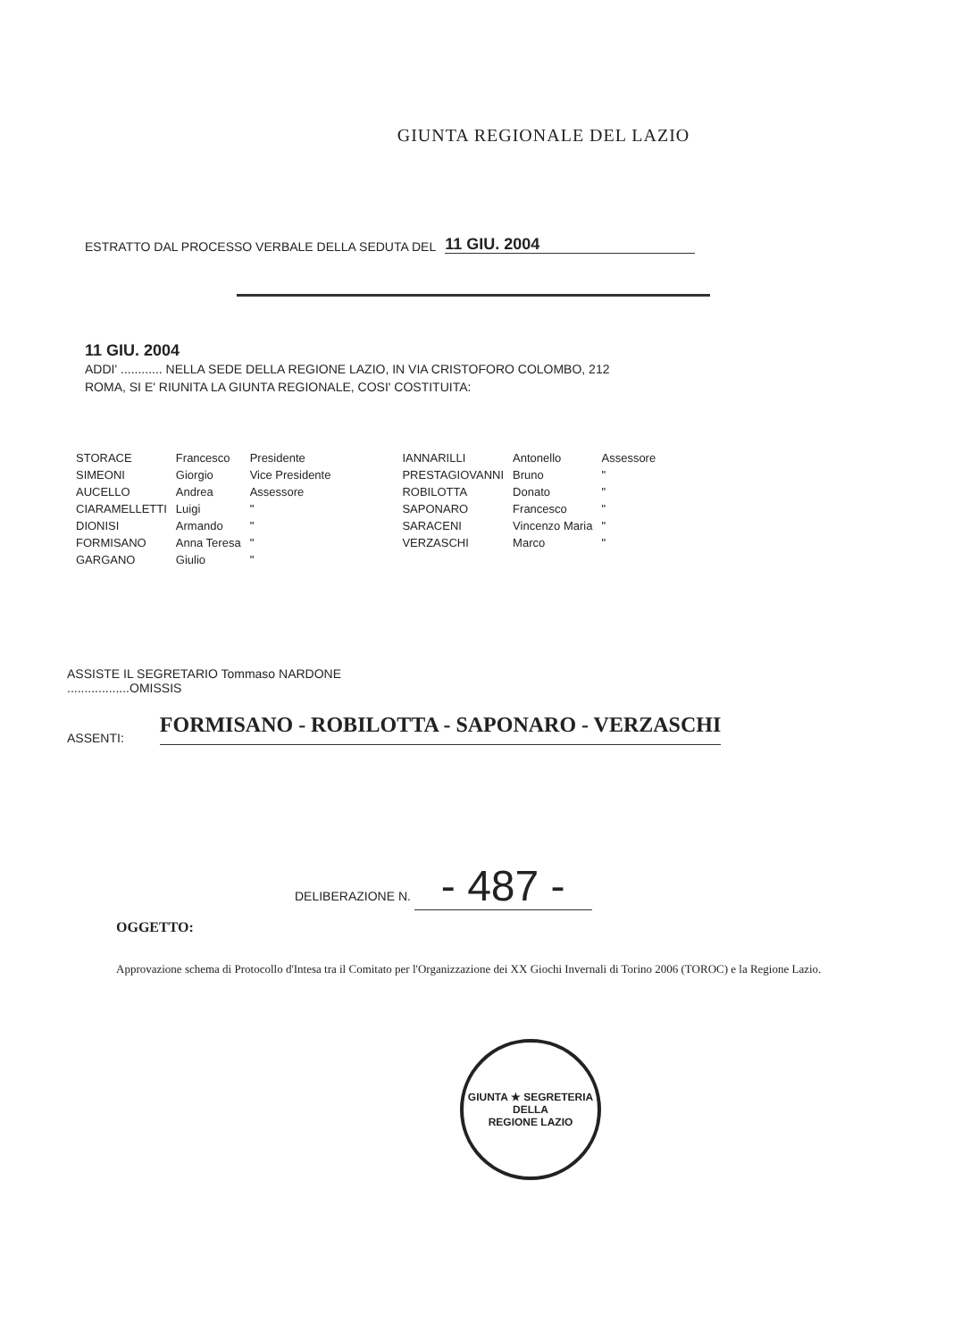GIUNTA REGIONALE DEL LAZIO
ESTRATTO DAL PROCESSO VERBALE DELLA SEDUTA DEL
11 GIU. 2004
11 GIU. 2004
ADDI' ............ NELLA SEDE DELLA REGIONE LAZIO, IN VIA CRISTOFORO COLOMBO, 212
ROMA, SI E' RIUNITA LA GIUNTA REGIONALE, COSI' COSTITUITA:
| STORACE | Francesco | Presidente | | IANNARILLI | Antonello | Assessore |
| SIMEONI | Giorgio | Vice Presidente | | PRESTAGIOVANNI | Bruno | " |
| AUCELLO | Andrea | Assessore | | ROBILOTTA | Donato | " |
| CIARAMELLETTI | Luigi | " | | SAPONARO | Francesco | " |
| DIONISI | Armando | " | | SARACENI | Vincenzo Maria | " |
| FORMISANO | Anna Teresa | " | | VERZASCHI | Marco | " |
| GARGANO | Giulio | " | | | | |
ASSISTE IL SEGRETARIO Tommaso NARDONE
..................OMISSIS
ASSENTI: FORMISANO - ROBILOTTA - SAPONARO - VERZASCHI
DELIBERAZIONE N. - 487 -
OGGETTO:
Approvazione schema di Protocollo d'Intesa tra il Comitato per l'Organizzazione dei XX Giochi Invernali di Torino 2006 (TOROC) e la Regione Lazio.
GIUNTA ★ SEGRETERIA DELLA
REGIONE LAZIO